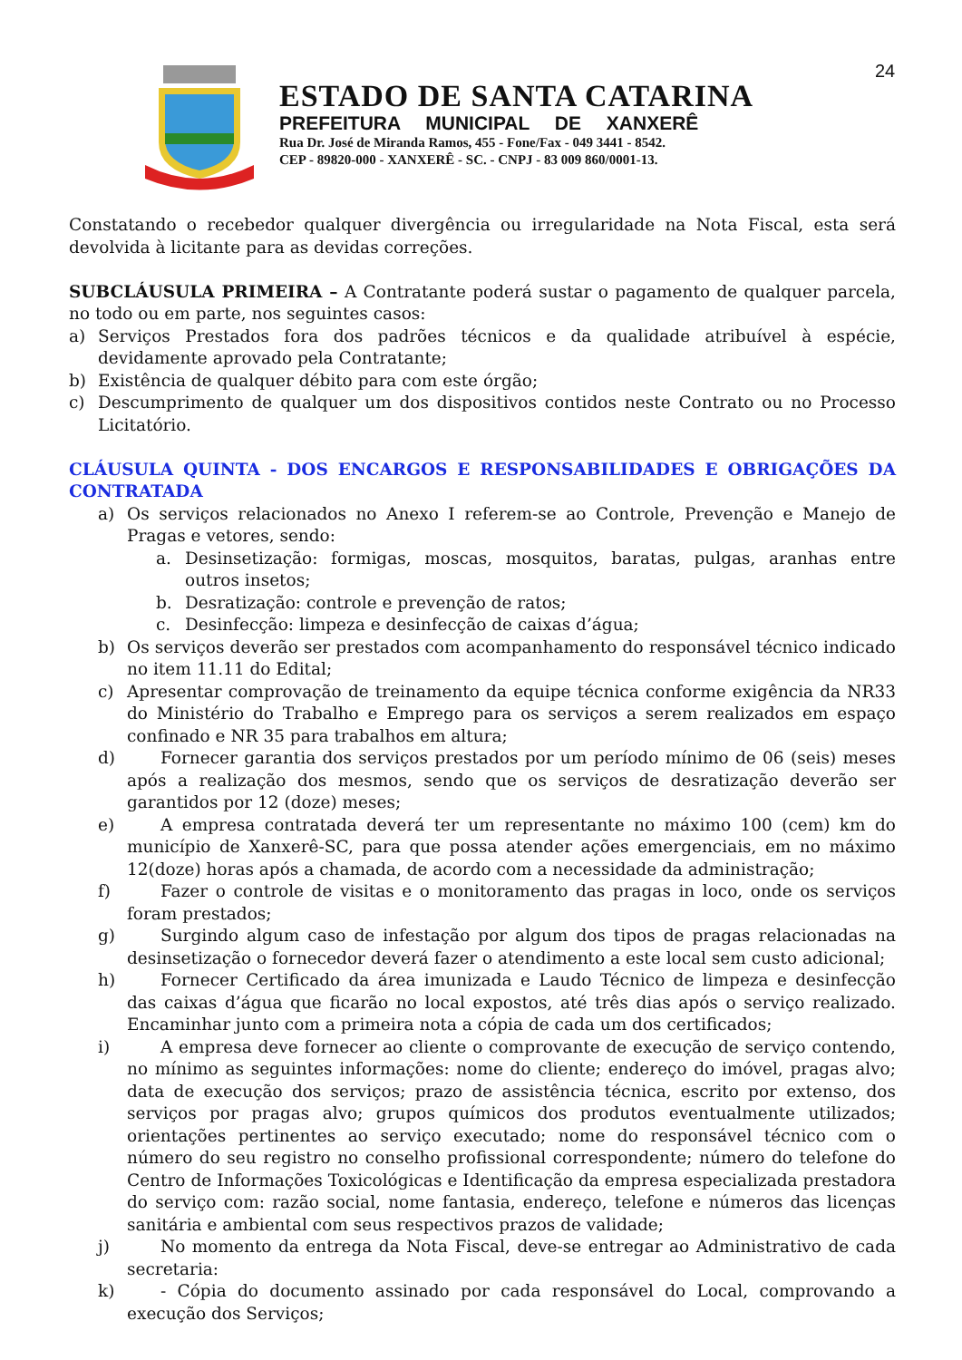24
ESTADO DE SANTA CATARINA
PREFEITURA MUNICIPAL DE XANXERÊ
Rua Dr. José de Miranda Ramos, 455 - Fone/Fax - 049 3441 - 8542.
CEP - 89820-000 - XANXERÊ - SC. - CNPJ - 83 009 860/0001-13.
Constatando o recebedor qualquer divergência ou irregularidade na Nota Fiscal, esta será devolvida à licitante para as devidas correções.
SUBCLÁUSULA PRIMEIRA – A Contratante poderá sustar o pagamento de qualquer parcela, no todo ou em parte, nos seguintes casos:
a) Serviços Prestados fora dos padrões técnicos e da qualidade atribuível à espécie, devidamente aprovado pela Contratante;
b) Existência de qualquer débito para com este órgão;
c) Descumprimento de qualquer um dos dispositivos contidos neste Contrato ou no Processo Licitatório.
CLÁUSULA QUINTA - DOS ENCARGOS E RESPONSABILIDADES E OBRIGAÇÕES DA CONTRATADA
a) Os serviços relacionados no Anexo I referem-se ao Controle, Prevenção e Manejo de Pragas e vetores, sendo:
a. Desinsetização: formigas, moscas, mosquitos, baratas, pulgas, aranhas entre outros insetos;
b. Desratização: controle e prevenção de ratos;
c. Desinfecção: limpeza e desinfecção de caixas d’água;
b) Os serviços deverão ser prestados com acompanhamento do responsável técnico indicado no item 11.11 do Edital;
c) Apresentar comprovação de treinamento da equipe técnica conforme exigência da NR33 do Ministério do Trabalho e Emprego para os serviços a serem realizados em espaço confinado e NR 35 para trabalhos em altura;
d)  Fornecer garantia dos serviços prestados por um período mínimo de 06 (seis) meses após a realização dos mesmos, sendo que os serviços de desratização deverão ser garantidos por 12 (doze) meses;
e)  A empresa contratada deverá ter um representante no máximo 100 (cem) km do município de Xanxerê-SC, para que possa atender ações emergenciais, em no máximo 12(doze) horas após a chamada, de acordo com a necessidade da administração;
f)  Fazer o controle de visitas e o monitoramento das pragas in loco, onde os serviços foram prestados;
g)  Surgindo algum caso de infestação por algum dos tipos de pragas relacionadas na desinsetização o fornecedor deverá fazer o atendimento a este local sem custo adicional;
h)  Fornecer Certificado da área imunizada e Laudo Técnico de limpeza e desinfecção das caixas d’água que ficarão no local expostos, até três dias após o serviço realizado. Encaminhar junto com a primeira nota a cópia de cada um dos certificados;
i)  A empresa deve fornecer ao cliente o comprovante de execução de serviço contendo, no mínimo as seguintes informações: nome do cliente; endereço do imóvel, pragas alvo; data de execução dos serviços; prazo de assistência técnica, escrito por extenso, dos serviços por pragas alvo; grupos químicos dos produtos eventualmente utilizados; orientações pertinentes ao serviço executado; nome do responsável técnico com o número do seu registro no conselho profissional correspondente; número do telefone do Centro de Informações Toxicológicas e Identificação da empresa especializada prestadora do serviço com: razão social, nome fantasia, endereço, telefone e números das licenças sanitária e ambiental com seus respectivos prazos de validade;
j)  No momento da entrega da Nota Fiscal, deve-se entregar ao Administrativo de cada secretaria:
k)  - Cópia do documento assinado por cada responsável do Local, comprovando a execução dos Serviços;